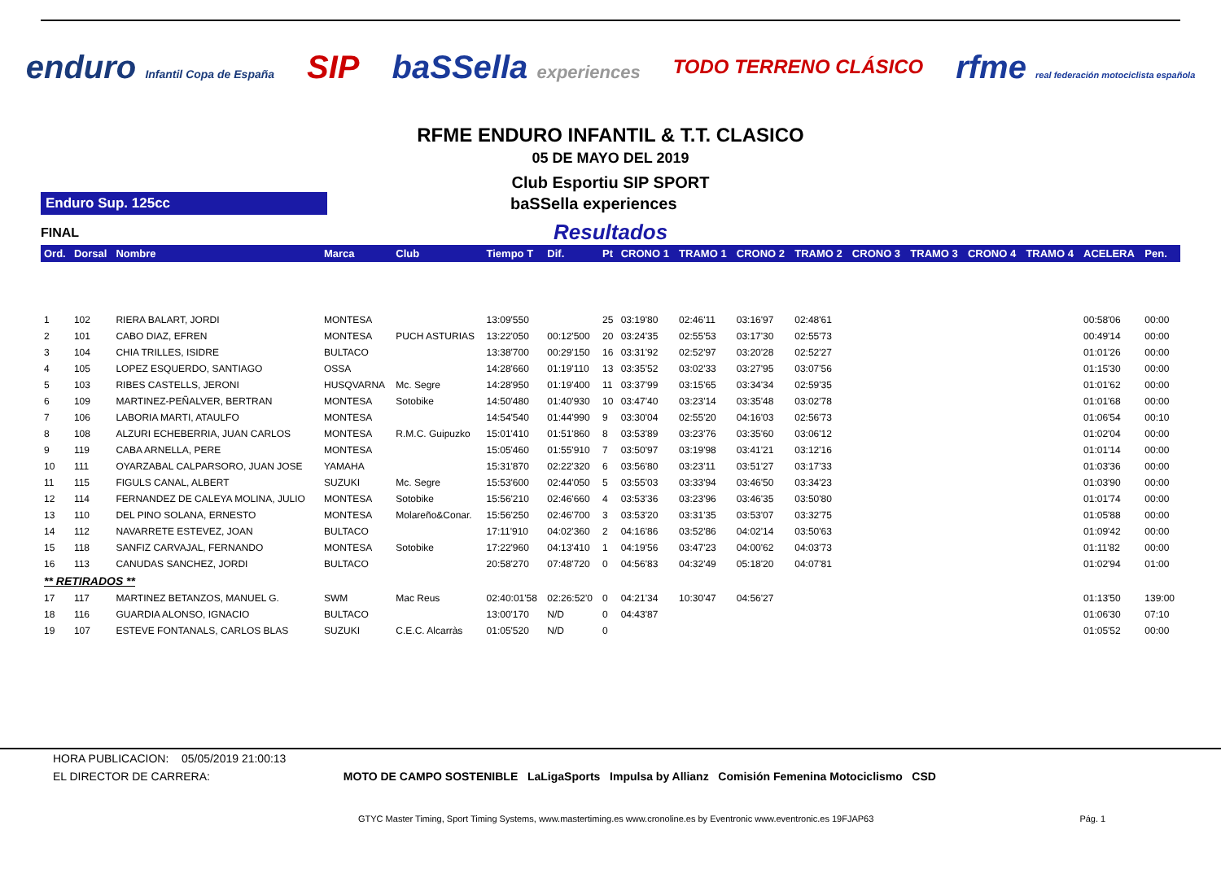enduro Infantil Copa de España SIP baSSella experiences TODO TERRENO CLÁSICO rfme real federación motociclista española
RFME ENDURO INFANTIL & T.T. CLASICO
05 DE MAYO DEL 2019
Club Esportiu SIP SPORT
Enduro Sup. 125cc
baSSella experiences
FINAL
Resultados
| Ord. | Dorsal | Nombre | Marca | Club | Tiempo T | Dif. | Pt | CRONO 1 | TRAMO 1 | CRONO 2 | TRAMO 2 | CRONO 3 | TRAMO 3 | CRONO 4 | TRAMO 4 | ACELERA | Pen. |
| --- | --- | --- | --- | --- | --- | --- | --- | --- | --- | --- | --- | --- | --- | --- | --- | --- | --- |
| 1 | 102 | RIERA BALART, JORDI | MONTESA | | 13:09'550 | | 25 | 03:19'80 | 02:46'11 | 03:16'97 | 02:48'61 | | | | | 00:58'06 | 00:00 |
| 2 | 101 | CABO DIAZ, EFREN | MONTESA | PUCH ASTURIAS | 13:22'050 | 00:12'500 | 20 | 03:24'35 | 02:55'53 | 03:17'30 | 02:55'73 | | | | | 00:49'14 | 00:00 |
| 3 | 104 | CHIA TRILLES, ISIDRE | BULTACO | | 13:38'700 | 00:29'150 | 16 | 03:31'92 | 02:52'97 | 03:20'28 | 02:52'27 | | | | | 01:01'26 | 00:00 |
| 4 | 105 | LOPEZ ESQUERDO, SANTIAGO | OSSA | | 14:28'660 | 01:19'110 | 13 | 03:35'52 | 03:02'33 | 03:27'95 | 03:07'56 | | | | | 01:15'30 | 00:00 |
| 5 | 103 | RIBES CASTELLS, JERONI | HUSQVARNA | Mc. Segre | 14:28'950 | 01:19'400 | 11 | 03:37'99 | 03:15'65 | 03:34'34 | 02:59'35 | | | | | 01:01'62 | 00:00 |
| 6 | 109 | MARTINEZ-PEÑALVER, BERTRAN | MONTESA | Sotobike | 14:50'480 | 01:40'930 | 10 | 03:47'40 | 03:23'14 | 03:35'48 | 03:02'78 | | | | | 01:01'68 | 00:00 |
| 7 | 106 | LABORIA MARTI, ATAULFO | MONTESA | | 14:54'540 | 01:44'990 | 9 | 03:30'04 | 02:55'20 | 04:16'03 | 02:56'73 | | | | | 01:06'54 | 00:10 |
| 8 | 108 | ALZURI ECHEBERRIA, JUAN CARLOS | MONTESA | R.M.C. Guipuzko | 15:01'410 | 01:51'860 | 8 | 03:53'89 | 03:23'76 | 03:35'60 | 03:06'12 | | | | | 01:02'04 | 00:00 |
| 9 | 119 | CABA ARNELLA, PERE | MONTESA | | 15:05'460 | 01:55'910 | 7 | 03:50'97 | 03:19'98 | 03:41'21 | 03:12'16 | | | | | 01:01'14 | 00:00 |
| 10 | 111 | OYARZABAL CALPARSORO, JUAN JOSE | YAMAHA | | 15:31'870 | 02:22'320 | 6 | 03:56'80 | 03:23'11 | 03:51'27 | 03:17'33 | | | | | 01:03'36 | 00:00 |
| 11 | 115 | FIGULS CANAL, ALBERT | SUZUKI | Mc. Segre | 15:53'600 | 02:44'050 | 5 | 03:55'03 | 03:33'94 | 03:46'50 | 03:34'23 | | | | | 01:03'90 | 00:00 |
| 12 | 114 | FERNANDEZ DE CALEYA MOLINA, JULIO | MONTESA | Sotobike | 15:56'210 | 02:46'660 | 4 | 03:53'36 | 03:23'96 | 03:46'35 | 03:50'80 | | | | | 01:01'74 | 00:00 |
| 13 | 110 | DEL PINO SOLANA, ERNESTO | MONTESA | Molareño&Conar. | 15:56'250 | 02:46'700 | 3 | 03:53'20 | 03:31'35 | 03:53'07 | 03:32'75 | | | | | 01:05'88 | 00:00 |
| 14 | 112 | NAVARRETE ESTEVEZ, JOAN | BULTACO | | 17:11'910 | 04:02'360 | 2 | 04:16'86 | 03:52'86 | 04:02'14 | 03:50'63 | | | | | 01:09'42 | 00:00 |
| 15 | 118 | SANFIZ CARVAJAL, FERNANDO | MONTESA | Sotobike | 17:22'960 | 04:13'410 | 1 | 04:19'56 | 03:47'23 | 04:00'62 | 04:03'73 | | | | | 01:11'82 | 00:00 |
| 16 | 113 | CANUDAS SANCHEZ, JORDI | BULTACO | | 20:58'270 | 07:48'720 | 0 | 04:56'83 | 04:32'49 | 05:18'20 | 04:07'81 | | | | | 01:02'94 | 01:00 |
| ** RETIRADOS ** | | | | | | | | | | | | | | | | | |
| 17 | 117 | MARTINEZ BETANZOS, MANUEL G. | SWM | Mac Reus | 02:40:01'58 | 02:26:52'0 | 0 | 04:21'34 | 10:30'47 | 04:56'27 | | | | | | 01:13'50 | 139:00 |
| 18 | 116 | GUARDIA ALONSO, IGNACIO | BULTACO | | 13:00'170 | N/D | 0 | 04:43'87 | | | | | | | | 01:06'30 | 07:10 |
| 19 | 107 | ESTEVE FONTANALS, CARLOS BLAS | SUZUKI | C.E.C. Alcarràs | 01:05'520 | N/D | 0 | | | | | | | | | 01:05'52 | 00:00 |
HORA PUBLICACION: 05/05/2019 21:00:13
EL DIRECTOR DE CARRERA: MOTO DE CAMPO SOSTENIBLE LaLigaSports Impulsa by Allianz Comisión Femenina Motociclismo CSD
GTYC Master Timing, Sport Timing Systems, www.mastertiming.es www.cronoline.es by Eventronic www.eventronic.es 19FJAP63 Pág. 1